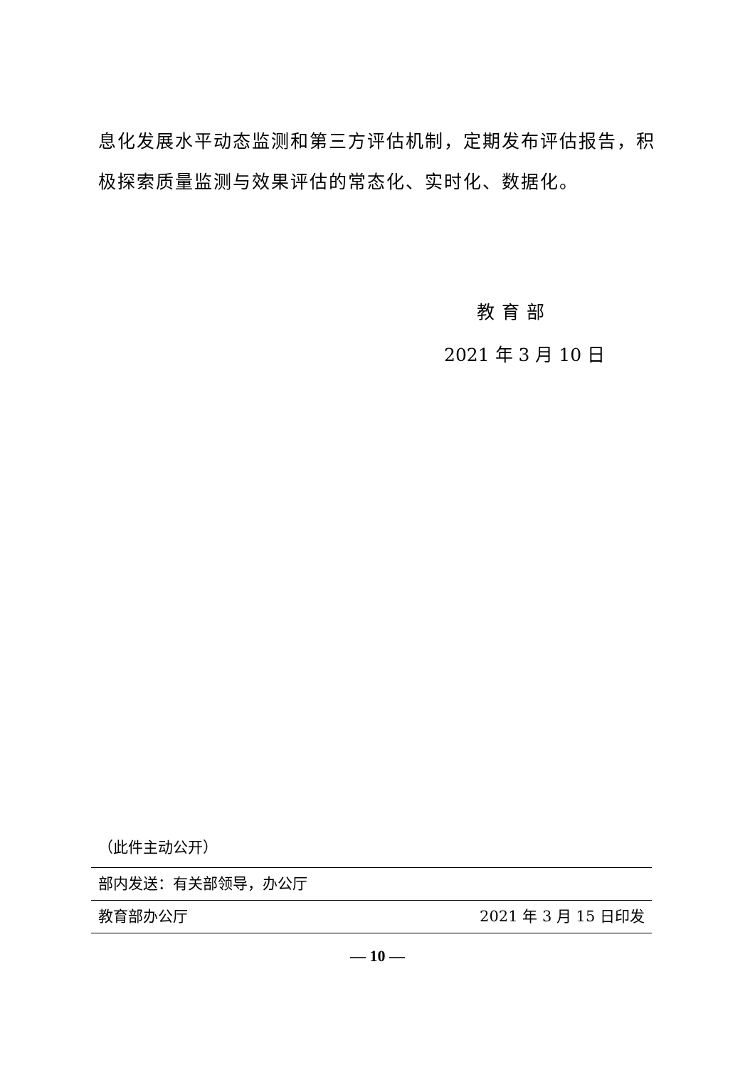息化发展水平动态监测和第三方评估机制，定期发布评估报告，积极探索质量监测与效果评估的常态化、实时化、数据化。
教育部
2021 年 3 月 10 日
（此件主动公开）
部内发送：有关部领导，办公厅
教育部办公厅 2021 年 3 月 15 日印发
— 10 —